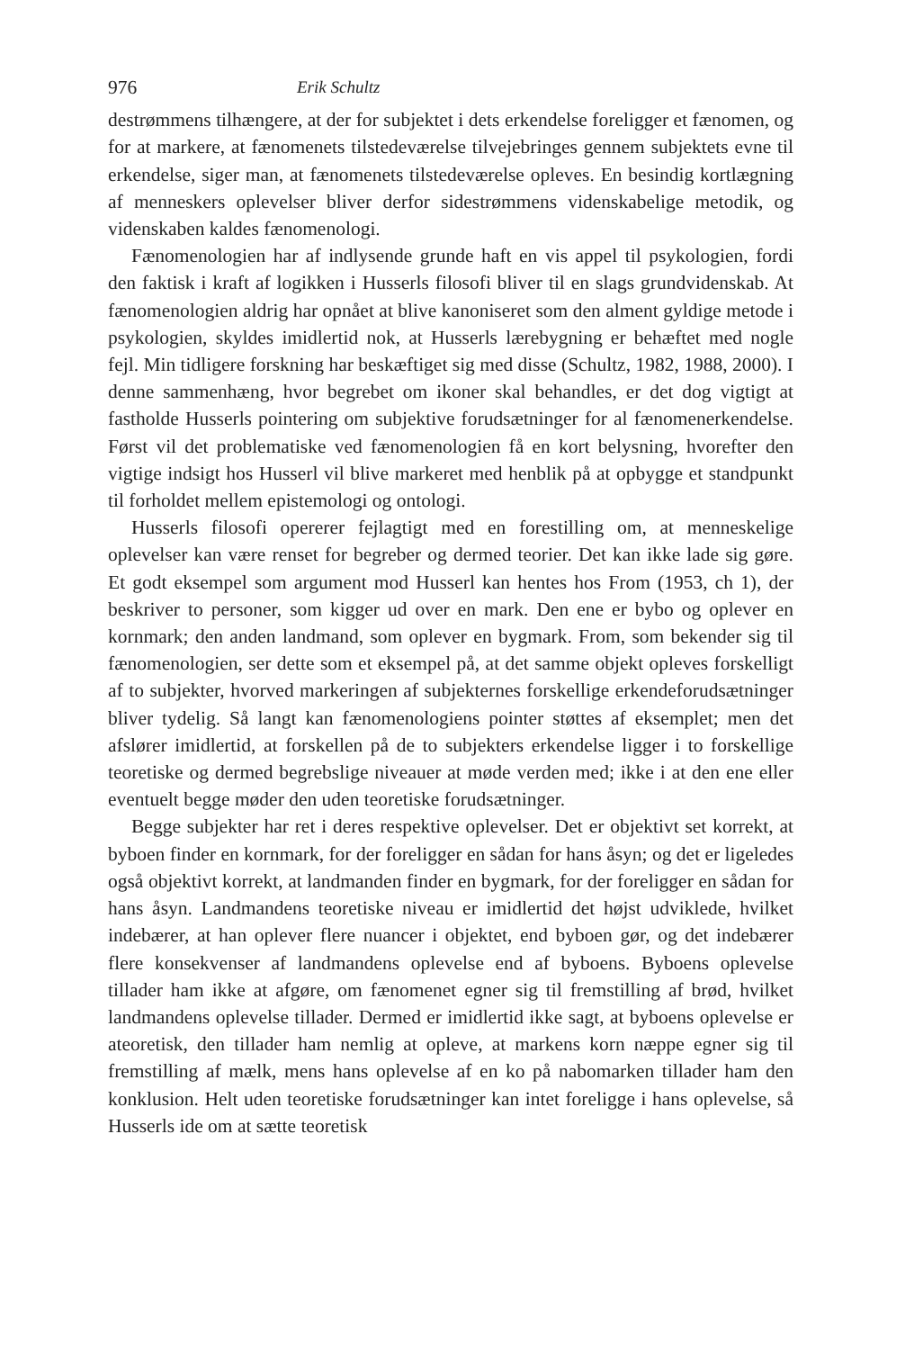976 Erik Schultz
destrømmens tilhængere, at der for subjektet i dets erkendelse foreligger et fænomen, og for at markere, at fænomenets tilstedeværelse tilvejebringes gennem subjektets evne til erkendelse, siger man, at fænomenets tilstedeværelse opleves. En besindig kortlægning af menneskers oplevelser bliver derfor sidestrømmens videnskabelige metodik, og videnskaben kaldes fænomenologi.
Fænomenologien har af indlysende grunde haft en vis appel til psykologien, fordi den faktisk i kraft af logikken i Husserls filosofi bliver til en slags grundvidenskab. At fænomenologien aldrig har opnået at blive kanoniseret som den alment gyldige metode i psykologien, skyldes imidlertid nok, at Husserls lærebygning er behæftet med nogle fejl. Min tidligere forskning har beskæftiget sig med disse (Schultz, 1982, 1988, 2000). I denne sammenhæng, hvor begrebet om ikoner skal behandles, er det dog vigtigt at fastholde Husserls pointering om subjektive forudsætninger for al fænomenerkendelse. Først vil det problematiske ved fænomenologien få en kort belysning, hvorefter den vigtige indsigt hos Husserl vil blive markeret med henblik på at opbygge et standpunkt til forholdet mellem epistemologi og ontologi.
Husserls filosofi opererer fejlagtigt med en forestilling om, at menneskelige oplevelser kan være renset for begreber og dermed teorier. Det kan ikke lade sig gøre. Et godt eksempel som argument mod Husserl kan hentes hos From (1953, ch 1), der beskriver to personer, som kigger ud over en mark. Den ene er bybo og oplever en kornmark; den anden landmand, som oplever en bygmark. From, som bekender sig til fænomenologien, ser dette som et eksempel på, at det samme objekt opleves forskelligt af to subjekter, hvorved markeringen af subjekternes forskellige erkendeforudsætninger bliver tydelig. Så langt kan fænomenologiens pointer støttes af eksemplet; men det afslører imidlertid, at forskellen på de to subjekters erkendelse ligger i to forskellige teoretiske og dermed begrebslige niveauer at møde verden med; ikke i at den ene eller eventuelt begge møder den uden teoretiske forudsætninger.
Begge subjekter har ret i deres respektive oplevelser. Det er objektivt set korrekt, at byboen finder en kornmark, for der foreligger en sådan for hans åsyn; og det er ligeledes også objektivt korrekt, at landmanden finder en bygmark, for der foreligger en sådan for hans åsyn. Landmandens teoretiske niveau er imidlertid det højst udviklede, hvilket indebærer, at han oplever flere nuancer i objektet, end byboen gør, og det indebærer flere konsekvenser af landmandens oplevelse end af byboens. Byboens oplevelse tillader ham ikke at afgøre, om fænomenet egner sig til fremstilling af brød, hvilket landmandens oplevelse tillader. Dermed er imidlertid ikke sagt, at byboens oplevelse er ateoretisk, den tillader ham nemlig at opleve, at markens korn næppe egner sig til fremstilling af mælk, mens hans oplevelse af en ko på nabomarken tillader ham den konklusion. Helt uden teoretiske forudsætninger kan intet foreligge i hans oplevelse, så Husserls ide om at sætte teoretisk